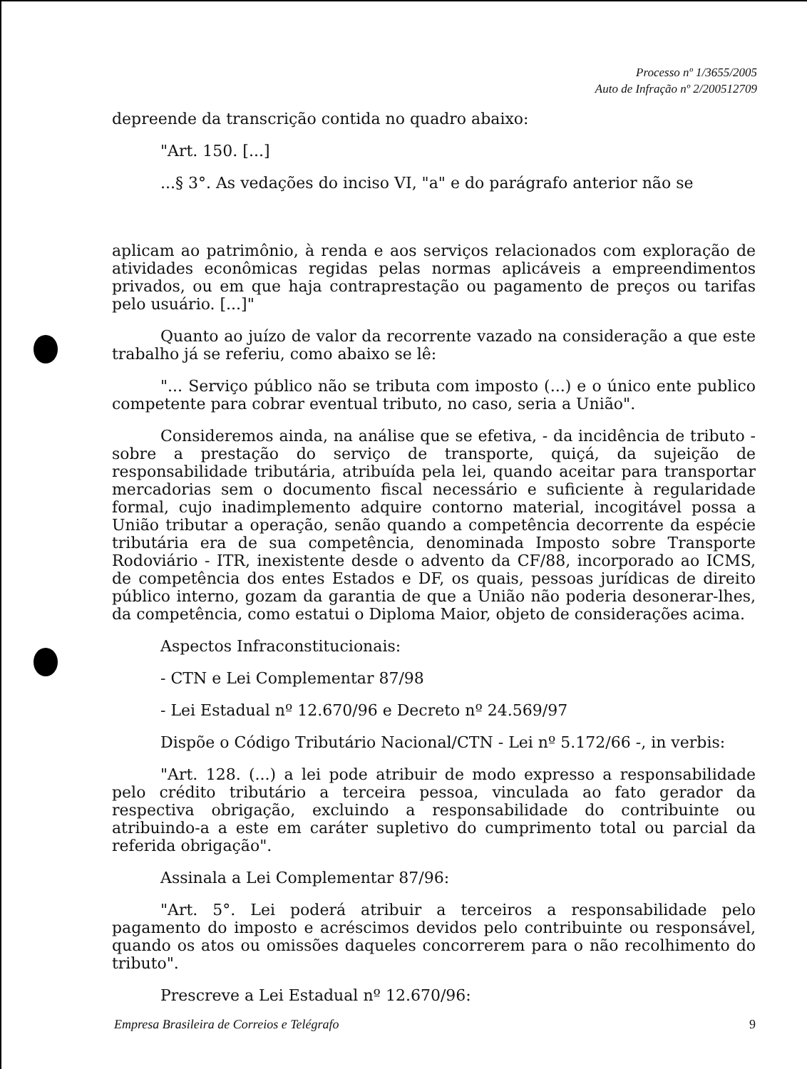Processo nº 1/3655/2005
Auto de Infração nº 2/200512709
depreende da transcrição contida no quadro abaixo:
"Art. 150. [...]
...§ 3°. As vedações do inciso VI, "a" e do parágrafo anterior não se
aplicam ao patrimônio, à renda e aos serviços relacionados com exploração de atividades econômicas regidas pelas normas aplicáveis a empreendimentos privados, ou em que haja contraprestação ou pagamento de preços ou tarifas pelo usuário. [...]"
Quanto ao juízo de valor da recorrente vazado na consideração a que este trabalho já se referiu, como abaixo se lê:
"... Serviço público não se tributa com imposto (...) e o único ente publico competente para cobrar eventual tributo, no caso, seria a União".
Consideremos ainda, na análise que se efetiva, - da incidência de tributo - sobre a prestação do serviço de transporte, quiçá, da sujeição de responsabilidade tributária, atribuída pela lei, quando aceitar para transportar mercadorias sem o documento fiscal necessário e suficiente à regularidade formal, cujo inadimplemento adquire contorno material, incogitável possa a União tributar a operação, senão quando a competência decorrente da espécie tributária era de sua competência, denominada Imposto sobre Transporte Rodoviário - ITR, inexistente desde o advento da CF/88, incorporado ao ICMS, de competência dos entes Estados e DF, os quais, pessoas jurídicas de direito público interno, gozam da garantia de que a União não poderia desonerar-lhes, da competência, como estatui o Diploma Maior, objeto de considerações acima.
Aspectos Infraconstitucionais:
- CTN e Lei Complementar 87/98
- Lei Estadual nº 12.670/96 e Decreto nº 24.569/97
Dispõe o Código Tributário Nacional/CTN - Lei nº 5.172/66 -, in verbis:
"Art. 128. (...) a lei pode atribuir de modo expresso a responsabilidade pelo crédito tributário a terceira pessoa, vinculada ao fato gerador da respectiva obrigação, excluindo a responsabilidade do contribuinte ou atribuindo-a a este em caráter supletivo do cumprimento total ou parcial da referida obrigação".
Assinala a Lei Complementar 87/96:
"Art. 5°. Lei poderá atribuir a terceiros a responsabilidade pelo pagamento do imposto e acréscimos devidos pelo contribuinte ou responsável, quando os atos ou omissões daqueles concorrerem para o não recolhimento do tributo".
Prescreve a Lei Estadual nº 12.670/96:
Empresa Brasileira de Correios e Telégrafo 9